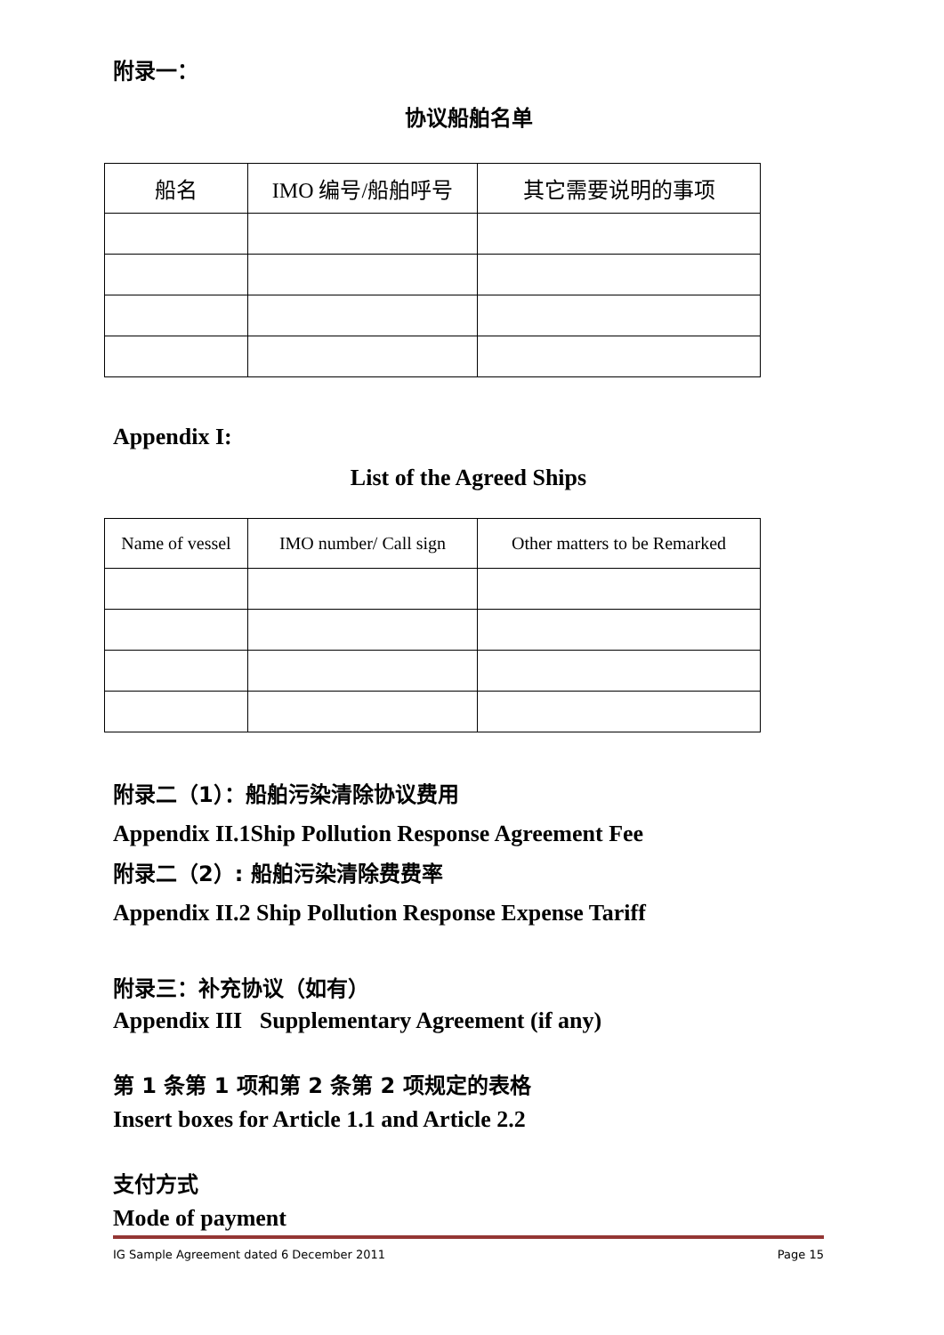附录一：
协议船舶名单
| 船名 | IMO 编号/船舶呼号 | 其它需要说明的事项 |
Appendix I:
List of the Agreed Ships
| Name of vessel | IMO number/ Call sign | Other matters to be Remarked |
附录二（1）：船舶污染清除协议费用
Appendix II.1Ship Pollution Response Agreement Fee
附录二（2）: 船舶污染清除费费率
Appendix II.2 Ship Pollution Response Expense Tariff
附录三：补充协议（如有）
Appendix III Supplementary Agreement (if any)
第 1 条第 1 项和第 2 条第 2 项规定的表格
Insert boxes for Article 1.1 and Article 2.2
支付方式
Mode of payment
IG Sample Agreement dated 6 December 2011 Page 15